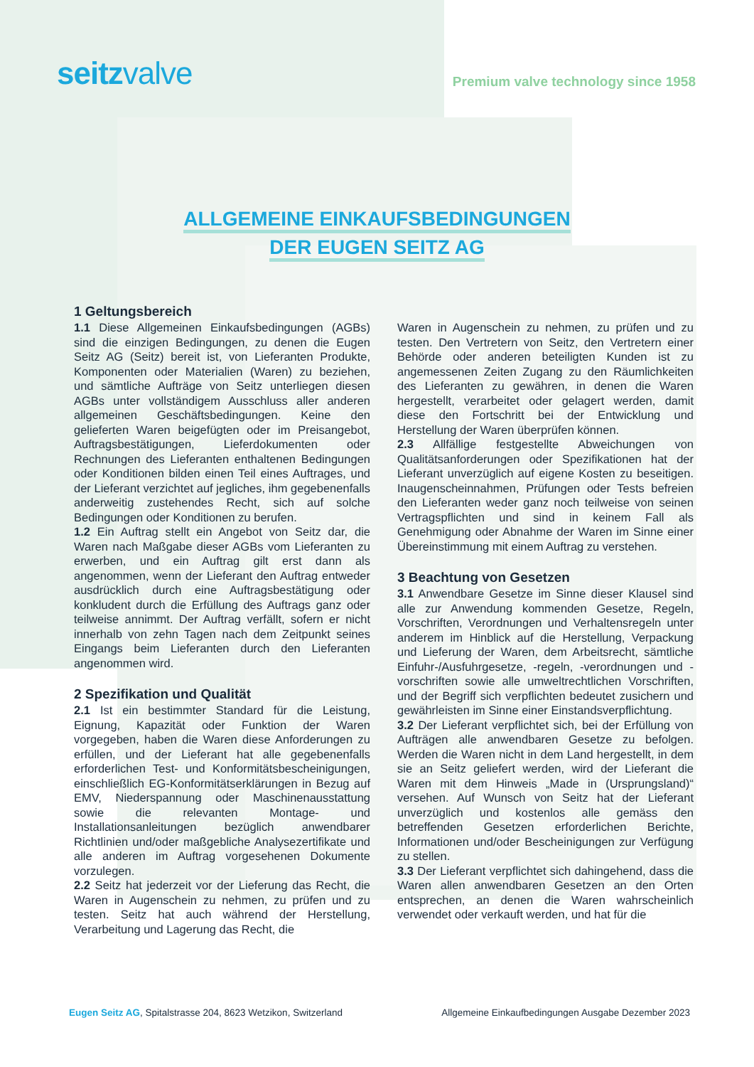seitzvalve
Premium valve technology since 1958
ALLGEMEINE EINKAUFSBEDINGUNGEN
DER EUGEN SEITZ AG
1 Geltungsbereich
1.1 Diese Allgemeinen Einkaufsbedingungen (AGBs) sind die einzigen Bedingungen, zu denen die Eugen Seitz AG (Seitz) bereit ist, von Lieferanten Produkte, Komponenten oder Materialien (Waren) zu beziehen, und sämtliche Aufträge von Seitz unterliegen diesen AGBs unter vollständigem Ausschluss aller anderen allgemeinen Geschäftsbedingungen. Keine den gelieferten Waren beigefügten oder im Preisangebot, Auftragsbestätigungen, Lieferdokumenten oder Rechnungen des Lieferanten enthaltenen Bedingungen oder Konditionen bilden einen Teil eines Auftrages, und der Lieferant verzichtet auf jegliches, ihm gegebenenfalls anderweitig zustehendes Recht, sich auf solche Bedingungen oder Konditionen zu berufen.
1.2 Ein Auftrag stellt ein Angebot von Seitz dar, die Waren nach Maßgabe dieser AGBs vom Lieferanten zu erwerben, und ein Auftrag gilt erst dann als angenommen, wenn der Lieferant den Auftrag entweder ausdrücklich durch eine Auftragsbestätigung oder konkludent durch die Erfüllung des Auftrags ganz oder teilweise annimmt. Der Auftrag verfällt, sofern er nicht innerhalb von zehn Tagen nach dem Zeitpunkt seines Eingangs beim Lieferanten durch den Lieferanten angenommen wird.
2 Spezifikation und Qualität
2.1 Ist ein bestimmter Standard für die Leistung, Eignung, Kapazität oder Funktion der Waren vorgegeben, haben die Waren diese Anforderungen zu erfüllen, und der Lieferant hat alle gegebenenfalls erforderlichen Test- und Konformitätsbescheinigungen, einschließlich EG-Konformitätserklärungen in Bezug auf EMV, Niederspannung oder Maschinenausstattung sowie die relevanten Montage- und Installationsanleitungen bezüglich anwendbarer Richtlinien und/oder maßgebliche Analysezertifikate und alle anderen im Auftrag vorgesehenen Dokumente vorzulegen.
2.2 Seitz hat jederzeit vor der Lieferung das Recht, die Waren in Augenschein zu nehmen, zu prüfen und zu testen. Seitz hat auch während der Herstellung, Verarbeitung und Lagerung das Recht, die
Waren in Augenschein zu nehmen, zu prüfen und zu testen. Den Vertretern von Seitz, den Vertretern einer Behörde oder anderen beteiligten Kunden ist zu angemessenen Zeiten Zugang zu den Räumlichkeiten des Lieferanten zu gewähren, in denen die Waren hergestellt, verarbeitet oder gelagert werden, damit diese den Fortschritt bei der Entwicklung und Herstellung der Waren überprüfen können.
2.3 Allfällige festgestellte Abweichungen von Qualitätsanforderungen oder Spezifikationen hat der Lieferant unverzüglich auf eigene Kosten zu beseitigen. Inaugenscheinnahmen, Prüfungen oder Tests befreien den Lieferanten weder ganz noch teilweise von seinen Vertragspflichten und sind in keinem Fall als Genehmigung oder Abnahme der Waren im Sinne einer Übereinstimmung mit einem Auftrag zu verstehen.
3 Beachtung von Gesetzen
3.1 Anwendbare Gesetze im Sinne dieser Klausel sind alle zur Anwendung kommenden Gesetze, Regeln, Vorschriften, Verordnungen und Verhaltensregeln unter anderem im Hinblick auf die Herstellung, Verpackung und Lieferung der Waren, dem Arbeitsrecht, sämtliche Einfuhr-/Ausfuhrgesetze, -regeln, -verordnungen und -vorschriften sowie alle umweltrechtlichen Vorschriften, und der Begriff sich verpflichten bedeutet zusichern und gewährleisten im Sinne einer Einstandsverpflichtung.
3.2 Der Lieferant verpflichtet sich, bei der Erfüllung von Aufträgen alle anwendbaren Gesetze zu befolgen. Werden die Waren nicht in dem Land hergestellt, in dem sie an Seitz geliefert werden, wird der Lieferant die Waren mit dem Hinweis „Made in (Ursprungsland)“ versehen. Auf Wunsch von Seitz hat der Lieferant unverzüglich und kostenlos alle gemäss den betreffenden Gesetzen erforderlichen Berichte, Informationen und/oder Bescheinigungen zur Verfügung zu stellen.
3.3 Der Lieferant verpflichtet sich dahingehend, dass die Waren allen anwendbaren Gesetzen an den Orten entsprechen, an denen die Waren wahrscheinlich verwendet oder verkauft werden, und hat für die
Eugen Seitz AG, Spitalstrasse 204, 8623 Wetzikon, Switzerland
Allgemeine Einkaufbedingungen Ausgabe Dezember 2023